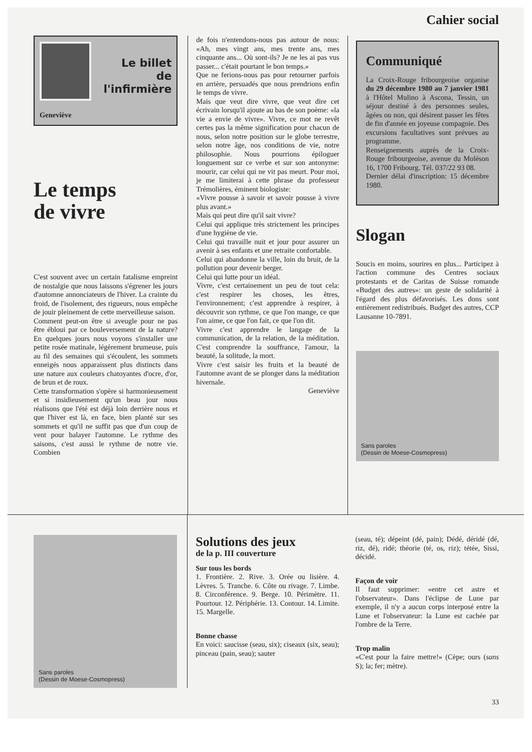Cahier social
Le billet
de
l'infirmière
Geneviève
Le temps
de vivre
C'est souvent avec un certain fatalisme empreint de nostalgie que nous laissons s'égrener les jours d'automne annonciateurs de l'hiver. La crainte du froid, de l'isolement, des rigueurs, nous empêche de jouir pleinement de cette merveilleuse saison.
Comment peut-on être si aveugle pour ne pas être ébloui par ce bouleversement de la nature? En quelques jours nous voyons s'installer une petite rosée matinale, légèrement brumeuse, puis au fil des semaines qui s'écoulent, les sommets enneigés nous apparaissent plus distincts dans une nature aux couleurs chatoyantes d'ocre, d'or, de brun et de roux.
Cette transformation s'opère si harmonieusement et si insidieusement qu'un beau jour nous réalisons que l'été est déjà loin derrière nous et que l'hiver est là, en face, bien planté sur ses sommets et qu'il ne suffit pas que d'un coup de vent pour balayer l'automne. Le rythme des saisons, c'est aussi le rythme de notre vie. Combien
de fois n'entendons-nous pas autour de nous: «Ah, mes vingt ans, mes trente ans, mes cinquante ans... Où sont-ils? Je ne les ai pas vus passer... c'était pourtant le bon temps.»
Que ne ferions-nous pas pour retourner parfois en arrière, persuadés que nous prendrions enfin le temps de vivre.
Mais que veut dire vivre, que veut dire cet écrivain lorsqu'il ajoute au bas de son poème: «la vie a envie de vivre». Vivre, ce mot ne revêt certes pas la même signification pour chacun de nous, selon notre position sur le globe terrestre, selon notre âge, nos conditions de vie, notre philosophie. Nous pourrions épiloguer longuement sur ce verbe et sur son antonyme: mourir, car celui qui ne vit pas meurt. Pour moi, je me limiterai à cette phrase du professeur Trémolières, éminent biologiste:
«Vivre pousse à savoir et savoir pousse à vivre plus avant.»
Mais qui peut dire qu'il sait vivre?
Celui qui applique très strictement les principes d'une hygiène de vie.
Celui qui travaille nuit et jour pour assurer un avenir à ses enfants et une retraite confortable.
Celui qui abandonne la ville, loin du bruit, de la pollution pour devenir berger.
Celui qui lutte pour un idéal.
Vivre, c'est certainement un peu de tout cela: c'est respirer les choses, les êtres, l'environnement; c'est apprendre à respirer, à découvrir son rythme, ce que l'on mange, ce que l'on aime, ce que l'on fait, ce que l'on dit.
Vivre c'est apprendre le langage de la communication, de la relation, de la méditation. C'est comprendre la souffrance, l'amour, la beauté, la solitude, la mort.
Vivre c'est saisir les fruits et la beauté de l'automne avant de se plonger dans la méditation hivernale.
Geneviève
Communiqué
La Croix-Rouge fribourgeoise organise du 29 décembre 1980 au 7 janvier 1981 à l'Hôtel Mulino à Ascona, Tessin, un séjour destiné à des personnes seules, âgées ou non, qui désirent passer les fêtes de fin d'année en joyeuse compagnie. Des excursions facultatives sont prévues au programme.
Renseignements auprès de la Croix-Rouge fribourgeoise, avenue du Moléson 16, 1700 Fribourg. Tél. 037/22 93 08.
Dernier délai d'inscription: 15 décembre 1980.
Slogan
Soucis en moins, sourires en plus... Participez à l'action commune des Centres sociaux protestants et de Caritas de Suisse romande «Budget des autres»: un geste de solidarité à l'égard des plus défavorisés. Les dons sont entièrement redistribués. Budget des autres, CCP Lausanne 10-7891.
Sans paroles
(Dessin de Moese-Cosmopress)
Sans paroles
(Dessin de Moese-Cosmopress)
Solutions des jeux
de la p. III couverture
Sur tous les bords
1. Frontière. 2. Rive. 3. Orée ou lisière. 4. Lèvres. 5. Tranche. 6. Côte ou rivage. 7. Limbe. 8. Circonférence. 9. Berge. 10. Périmètre. 11. Pourtour. 12. Périphérie. 13. Contour. 14. Limite. 15. Margelle.
Bonne chasse
En voici: saucisse (seau, six); ciseaux (six, seau); pinceau (pain, seau); sauter
(seau, té); dépeint (dé, pain); Dédé, déridé (dé, riz, dé), ridé; théorie (té, os, riz); tétée, Sissi, décidé.
Façon de voir
Il faut supprimer: «entre cet astre et l'observateur». Dans l'éclipse de Lune par exemple, il n'y a aucun corps interposé entre la Lune et l'observateur: la Lune est cachée par l'ombre de la Terre.
Trop malin
«C'est pour la faire mettre!» (Cèpe; ours (sans S); la; fer; mètre).
33